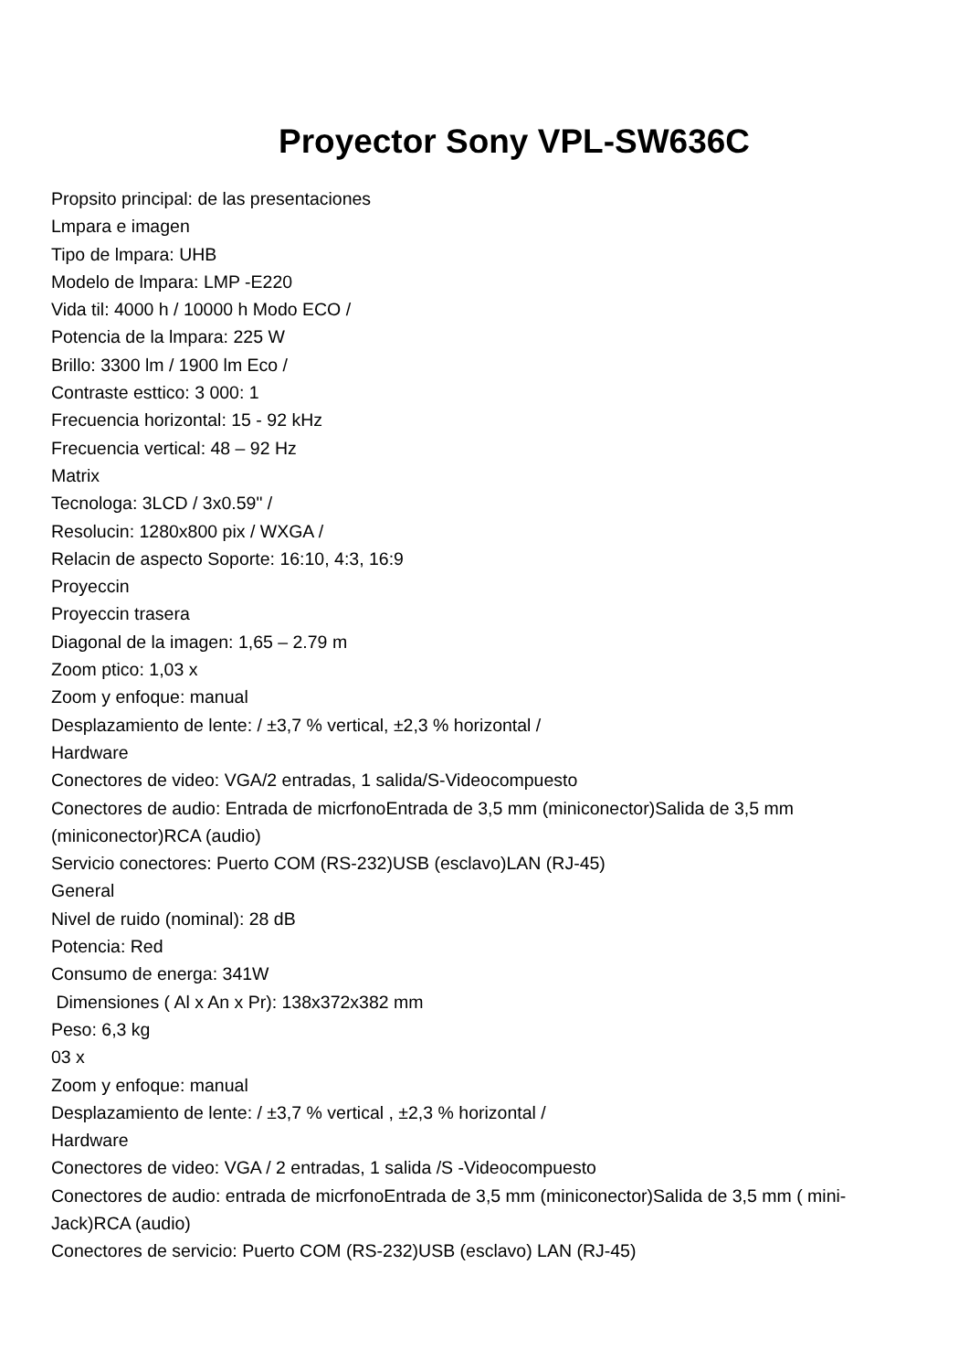Proyector Sony VPL-SW636C
Propsito principal: de las presentaciones
Lmpara e imagen
Tipo de lmpara: UHB
Modelo de lmpara: LMP -E220
Vida til: 4000 h / 10000 h Modo ECO /
Potencia de la lmpara: 225 W
Brillo: 3300 lm / 1900 lm Eco /
Contraste esttico: 3 000: 1
Frecuencia horizontal: 15 - 92 kHz
Frecuencia vertical: 48 – 92 Hz
Matrix
Tecnologa: 3LCD / 3x0.59" /
Resolucin: 1280x800 pix / WXGA /
Relacin de aspecto Soporte: 16:10, 4:3, 16:9
Proyeccin
Proyeccin trasera
Diagonal de la imagen: 1,65 – 2.79 m
Zoom ptico: 1,03 x
Zoom y enfoque: manual
Desplazamiento de lente: / ±3,7 % vertical, ±2,3 % horizontal /
Hardware
Conectores de video: VGA/2 entradas, 1 salida/S-Videocompuesto
Conectores de audio: Entrada de micrfonoEntrada de 3,5 mm (miniconector)Salida de 3,5 mm (miniconector)RCA (audio)
Servicio conectores: Puerto COM (RS-232)USB (esclavo)LAN (RJ-45)
General
Nivel de ruido (nominal): 28 dB
Potencia: Red
Consumo de energa: 341W
Dimensiones ( Al x An x Pr): 138x372x382 mm
Peso: 6,3 kg
03 x
Zoom y enfoque: manual
Desplazamiento de lente: / ±3,7 % vertical , ±2,3 % horizontal /
Hardware
Conectores de video: VGA / 2 entradas, 1 salida /S -Videocompuesto
Conectores de audio: entrada de micrfonoEntrada de 3,5 mm (miniconector)Salida de 3,5 mm ( mini-Jack)RCA (audio)
Conectores de servicio: Puerto COM (RS-232)USB (esclavo) LAN (RJ-45)